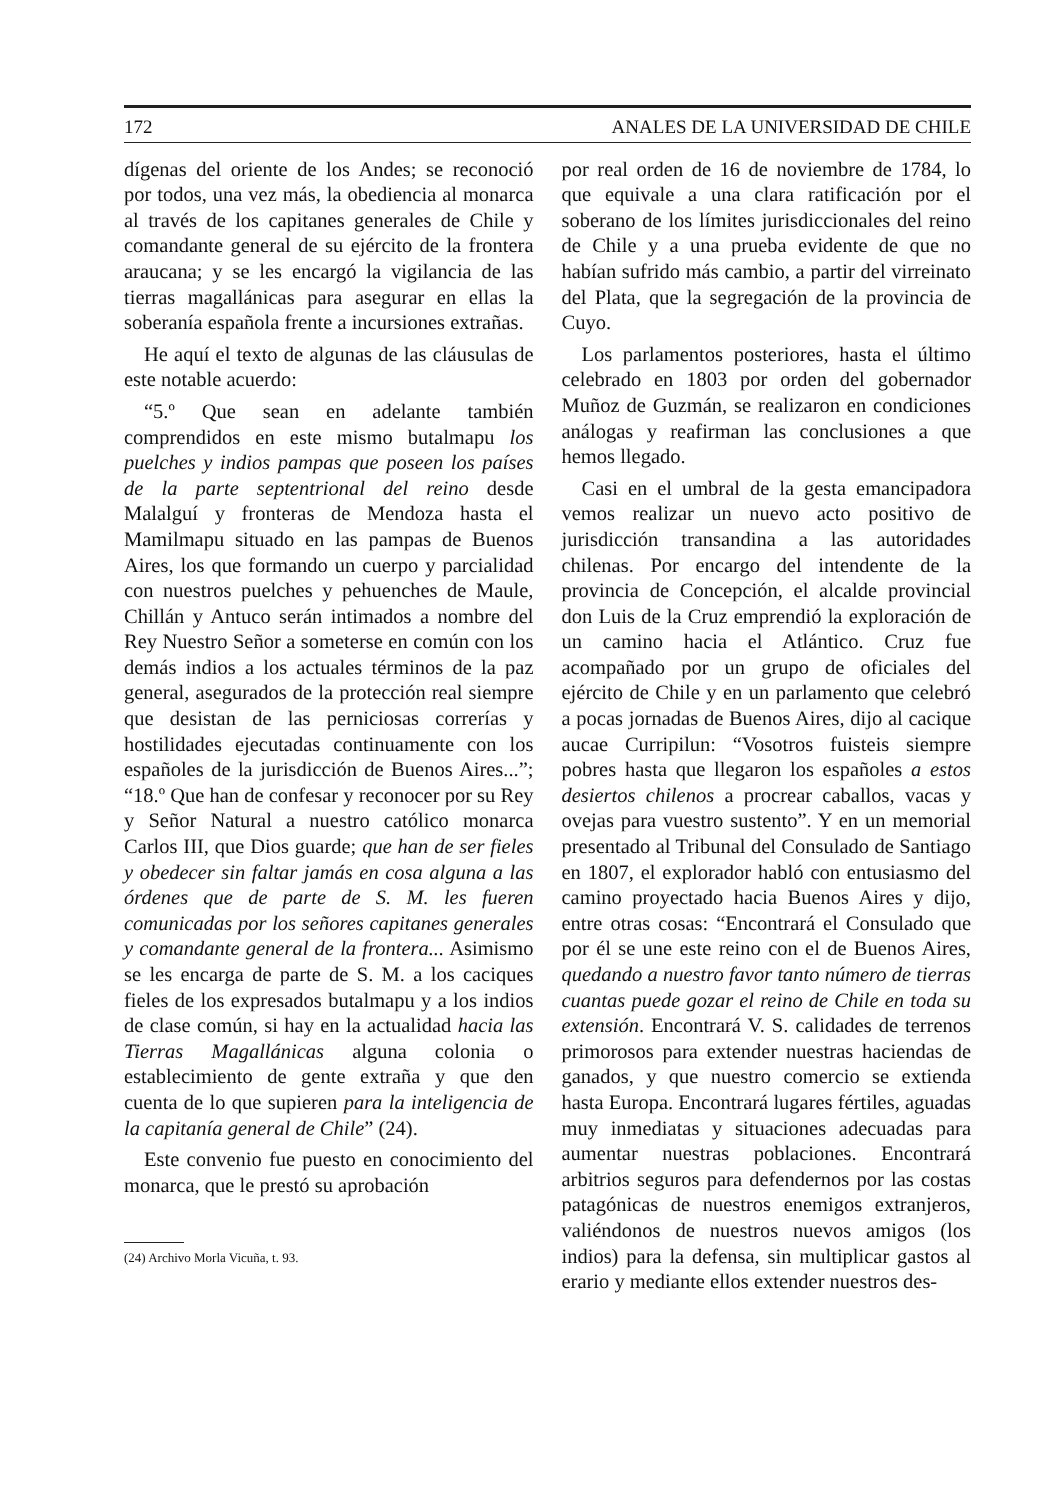172 ANALES DE LA UNIVERSIDAD DE CHILE
dígenas del oriente de los Andes; se reconoció por todos, una vez más, la obediencia al monarca al través de los capitanes generales de Chile y comandante general de su ejército de la frontera araucana; y se les encargó la vigilancia de las tierras magallánicas para asegurar en ellas la soberanía española frente a incursiones extrañas.
He aquí el texto de algunas de las cláusulas de este notable acuerdo:
“5.º Que sean en adelante también comprendidos en este mismo butalmapu los puelches y indios pampas que poseen los países de la parte septentrional del reino desde Malalguí y fronteras de Mendoza hasta el Mamilmapu situado en las pampas de Buenos Aires, los que formando un cuerpo y parcialidad con nuestros puelches y pehuenches de Maule, Chillán y Antuco serán intimados a nombre del Rey Nuestro Señor a someterse en común con los demás indios a los actuales términos de la paz general, asegurados de la protección real siempre que desistan de las perniciosas correrías y hostilidades ejecutadas continuamente con los españoles de la jurisdicción de Buenos Aires...”; “18.º Que han de confesar y reconocer por su Rey y Señor Natural a nuestro católico monarca Carlos III, que Dios guarde; que han de ser fieles y obedecer sin faltar jamás en cosa alguna a las órdenes que de parte de S. M. les fueren comunicadas por los señores capitanes generales y comandante general de la frontera... Asimismo se les encarga de parte de S. M. a los caciques fieles de los expresados butalmapu y a los indios de clase común, si hay en la actualidad hacia las Tierras Magallánicas alguna colonia o establecimiento de gente extraña y que den cuenta de lo que supieren para la inteligencia de la capitanía general de Chile” (24).
Este convenio fue puesto en conocimiento del monarca, que le prestó su aprobación
(24) Archivo Morla Vicuña, t. 93.
por real orden de 16 de noviembre de 1784, lo que equivale a una clara ratificación por el soberano de los límites jurisdiccionales del reino de Chile y a una prueba evidente de que no habían sufrido más cambio, a partir del virreinato del Plata, que la segregación de la provincia de Cuyo.
Los parlamentos posteriores, hasta el último celebrado en 1803 por orden del gobernador Muñoz de Guzmán, se realizaron en condiciones análogas y reafirman las conclusiones a que hemos llegado.
Casi en el umbral de la gesta emancipadora vemos realizar un nuevo acto positivo de jurisdicción transandina a las autoridades chilenas. Por encargo del intendente de la provincia de Concepción, el alcalde provincial don Luis de la Cruz emprendió la exploración de un camino hacia el Atlántico. Cruz fue acompañado por un grupo de oficiales del ejército de Chile y en un parlamento que celebró a pocas jornadas de Buenos Aires, dijo al cacique aucae Curripilun: “Vosotros fuisteis siempre pobres hasta que llegaron los españoles a estos desiertos chilenos a procrear caballos, vacas y ovejas para vuestro sustento”. Y en un memorial presentado al Tribunal del Consulado de Santiago en 1807, el explorador habló con entusiasmo del camino proyectado hacia Buenos Aires y dijo, entre otras cosas: “Encontrará el Consulado que por él se une este reino con el de Buenos Aires, quedando a nuestro favor tanto número de tierras cuantas puede gozar el reino de Chile en toda su extensión. Encontrará V. S. calidades de terrenos primorosos para extender nuestras haciendas de ganados, y que nuestro comercio se extienda hasta Europa. Encontrará lugares fértiles, aguadas muy inmediatas y situaciones adecuadas para aumentar nuestras poblaciones. Encontrará arbitrios seguros para defendernos por las costas patagónicas de nuestros enemigos extranjeros, valiéndonos de nuestros nuevos amigos (los indios) para la defensa, sin multiplicar gastos al erario y mediante ellos extender nuestros des-